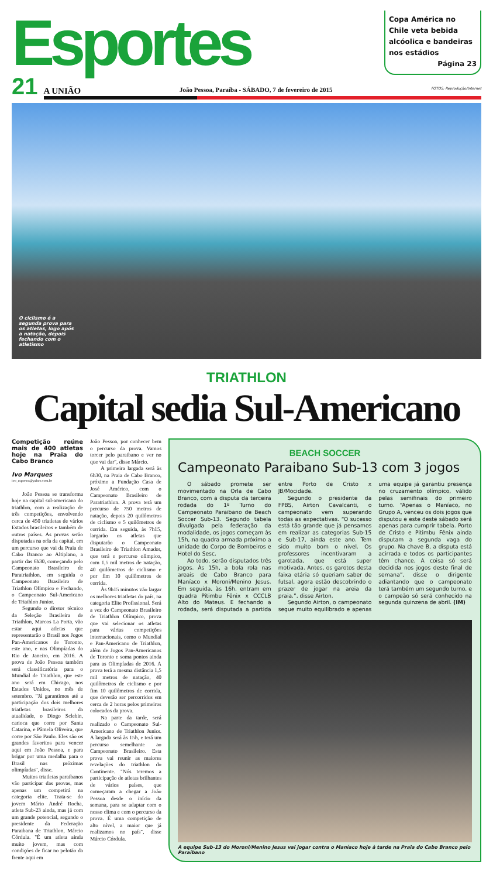Esportes
Copa América no Chile veta bebida alcóolica e bandeiras nos estádios
Página 23
21
A UNIÃO João Pessoa, Paraíba - SÁBADO, 7 de fevereiro de 2015 FOTOS: Reprodução/Internet
O ciclismo é a segunda prova para os atletas, logo após a natação, depois fechando com o atletismo
TRIATHLON
Capital sedia Sul-Americano
Competição reúne mais de 400 atletas hoje na Praia do Cabo Branco
Ivo Marques
ivo_esportes@yahoo.com.br
João Pessoa se transforma hoje na capital sul-americana do triathlon, com a realização de três competições, envolvendo cerca de 450 triatletas de vários Estados brasileiros e também de outros países. As provas serão disputadas na orla da capital, em um percurso que vai da Praia de Cabo Branco ao Altiplano, a partir das 6h30, começando pelo Campeonato Brasileiro de Paratriathlon, em seguida o Campeonato Brasileiro de Triathlon Olímpico e Fechando, o Campeonato Sul-Americano de Triathlon Junior.
Segundo o diretor técnico da Seleção Brasileira de Triathlon, Marcos La Porta, vão estar aqui atletas que representarão o Brasil nos Jogos Pan-Americanos de Toronto, este ano, e nas Olimpíadas do Rio de Janeiro, em 2016. A prova de João Pessoa também será classificatória para o Mundial de Triathlon, que este ano será em Chicago, nos Estados Unidos, no mês de setembro. "Já garantimos até a participação dos dois melhores triatletas brasileiros da atualidade, o Diogo Sclebin, carioca que corre por Santa Catarina, e Pâmela Oliveira, que corre por São Paulo. Eles são os grandes favoritos para vencer aqui em João Pessoa, e para brigar por uma medalha para o Brasil nas próximas olimpíadas", disse.
Muitos triatletas paraibanos vão participar das provas, mas apenas um competirá na categoria elite. Trata-se do jovem Mário André Rocha, atleta Sub-23 ainda, mas já com um grande potencial, segundo o presidente da Federação Paraibana de Triathlon, Márcio Córdula. "É um atleta ainda muito jovem, mas com condições de ficar no pelotão da frente aqui em
João Pessoa, por conhecer bem o percurso da prova. Vamos torcer pelo paraibano e ver no que vai dar", disse Márcio.
A primeira largada será às 6h30, na Praia de Cabo Branco, próximo a Fundação Casa de José Américo, com o Campeonato Brasileiro de Paratriathlon. A prova terá um percurso de 750 metros de natação, depois 20 quilômetros de ciclismo e 5 quilômetros de corrida. Em seguida, às 7h15, largarão os atletas que disputarão o Campeonato Brasileiro de Triathlon Amador, que terá o percurso olímpico, com 1,5 mil metros de natação, 40 quilômetros de ciclismo e por fim 10 quilômetros de corrida.
Às 9h15 minutos vão largar os melhores triatletas do país, na categoria Elite Profissional. Será a vez do Campeonato Brasileiro de Triathlon Olímpico, prova que vai selecionar os atletas para várias competições internacionais, como o Mundial e Pan-Americano de Triathlon, além de Jogos Pan-Americanos de Toronto e soma pontos ainda para as Olimpíadas de 2016. A prova terá a mesma distância 1,5 mil metros de natação, 40 quilômetros de ciclismo e por fim 10 quilômetros de corrida, que deverão ser percorridos em cerca de 2 horas pelos primeiros colocados da prova.
Na parte da tarde, será realizado o Campeonato Sul-Americano de Triathlon Junior. A largada será às 15h, e terá um percurso semelhante ao Campeonato Brasileiro. Esta prova vai reunir as maiores revelações do triathlon do Continente. "Nós teremos a participação de atletas brilhantes de vários países, que começaram a chegar a João Pessoa desde o início da semana, para se adaptar com o nosso clima e com o percurso da prova. É uma competição de alto nível, a maior que já realizamos no país", disse Márcio Córdula.
BEACH SOCCER
Campeonato Paraibano Sub-13 com 3 jogos
O sábado promete ser movimentado na Orla de Cabo Branco, com a disputa da terceira rodada do 1º Turno do Campeonato Paraibano de Beach Soccer Sub-13. Segundo tabela divulgada pela federação da modalidade, os jogos começam às 15h, na quadra armada próximo a unidade do Corpo de Bombeiros e Hotel do Sesc.
Ao todo, serão disputados três jogos. Às 15h, a bola rola nas areais de Cabo Branco para Maníaco x Moroni/Menino Jesus. Em seguida, às 16h, entram em quadra Pitimbu Fênix x CCCLB Alto do Mateus. E fechando a rodada, será disputada a partida entre Porto de Cristo x JB/Mocidade.
Segundo o presidente da FPBS, Airton Cavalcanti, o campeonato vem superando todas as expectativas. “O sucesso está tão grande que já pensamos em realizar as categorias Sub-15 e Sub-17, ainda este ano. Tem sido muito bom o nível. Os professores incentivaram a garotada, que está super motivada. Antes, os garotos desta faixa etária só queriam saber de futsal, agora estão descobrindo o prazer de jogar na areia da praia.”, disse Airton.
Segundo Airton, o campeonato segue muito equilibrado e apenas uma equipe já garantiu presença no cruzamento olímpico, válido pelas semifinais do primeiro turno. “Apenas o Maníaco, no Grupo A, venceu os dois jogos que disputou e este deste sábado será apenas para cumprir tabela. Porto de Cristo e Pitimbu Fênix ainda disputam a segunda vaga do grupo. Na chave B, a disputa está acirrada e todos os participantes têm chance. A coisa só será decidida nos jogos deste final de semana”, disse o dirigente adiantando que o campeonato terá também um segundo turno, e o campeão só será conhecido na segunda quinzena de abril. (IM)
A equipe Sub-13 do Moroni/Menino Jesus vai jogar contra o Maníaco hoje à tarde na Praia do Cabo Branco pelo Paraibano